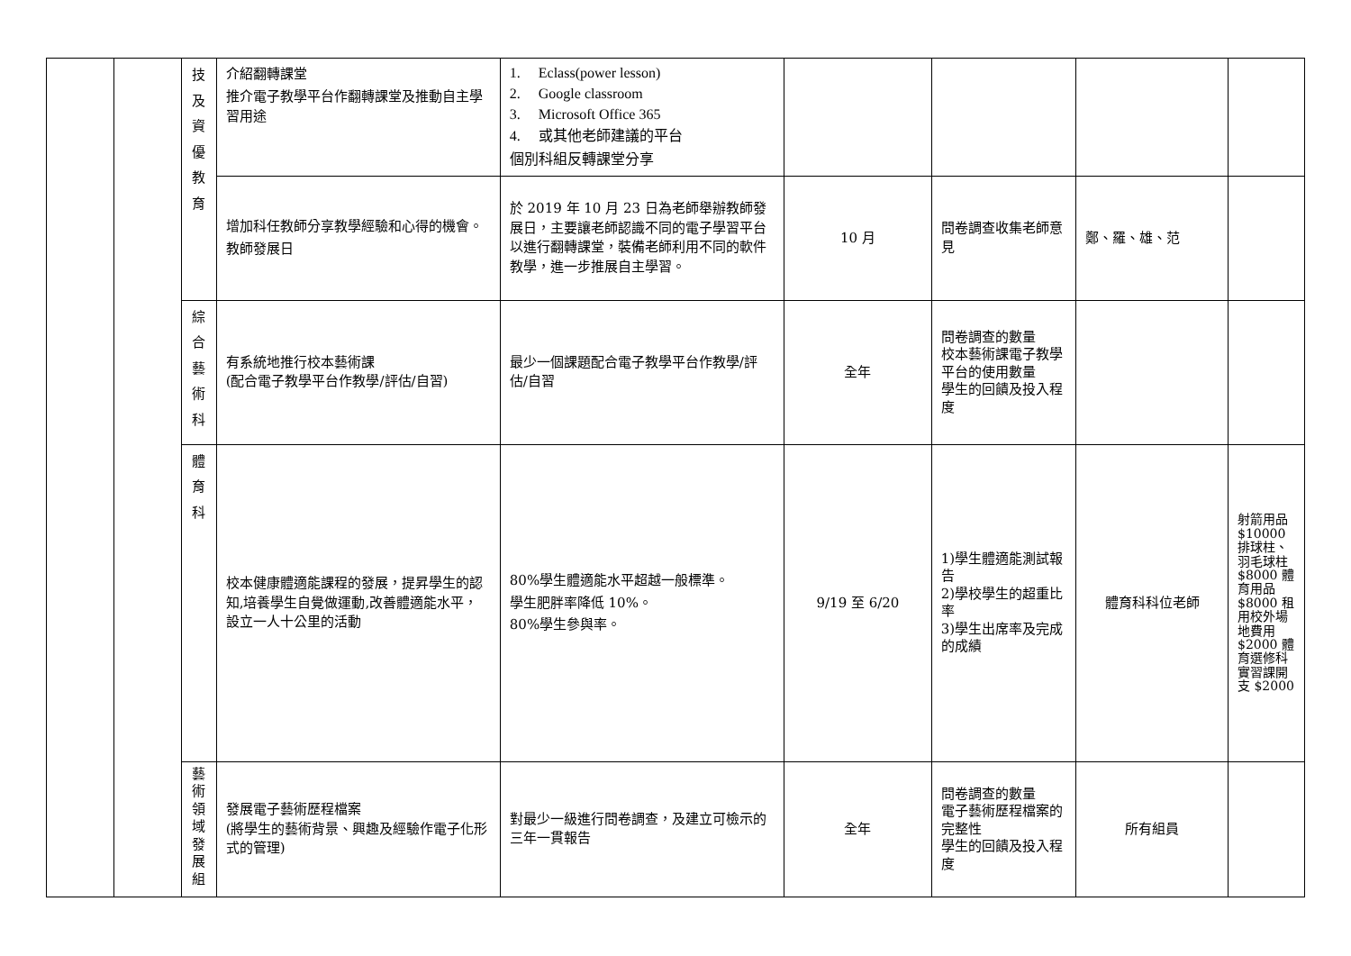| | | 技 及 資 優 教 育 | 介紹翻轉課堂 推介電子教學平台作翻轉課堂及推動自主學習用途 | 1. Eclass(power lesson) 2. Google classroom 3. Microsoft Office 365 4. 或其他老師建議的平台 個別科組反轉課堂分享 | | | | |
| | | | 增加科任教師分享教學經驗和心得的機會。 教師發展日 | 於 2019 年 10 月 23 日為老師舉辦教師發展日，主要讓老師認識不同的電子學習平台以進行翻轉課堂，裝備老師利用不同的軟件教學，進一步推展自主學習。 | 10 月 | 問卷調查收集老師意見 | 鄭、羅、雄、范 | |
| | | 綜 合 藝 術 科 | 有系統地推行校本藝術課 (配合電子教學平台作教學/評估/自習) | 最少一個課題配合電子教學平台作教學/評估/自習 | 全年 | 問卷調查的數量 校本藝術課電子教學平台的使用數量 學生的回饋及投入程度 | | |
| | | 體 育 科 | 校本健康體適能課程的發展，提昇學生的認知,培養學生自覺做運動,改善體適能水平，設立一人十公里的活動 | 80%學生體適能水平超越一般標準。 學生肥胖率降低 10%。 80%學生參與率。 | 9/19 至 6/20 | 1)學生體適能測試報告 2)學校學生的超重比率 3)學生出席率及完成的成績 | 體育科科位老師 | 射箭用品 $10000 排球柱、羽毛球柱 $8000 體育用品 $8000 租用校外場地費用 $2000 體育選修科實習課開支 $2000 |
| | | 藝 術 領 域 發 展 組 | 發展電子藝術歷程檔案 (將學生的藝術背景、興趣及經驗作電子化形式的管理) | 對最少一級進行問卷調查，及建立可檢示的三年一貫報告 | 全年 | 問卷調查的數量 電子藝術歷程檔案的完整性 學生的回饋及投入程度 | 所有組員 | |